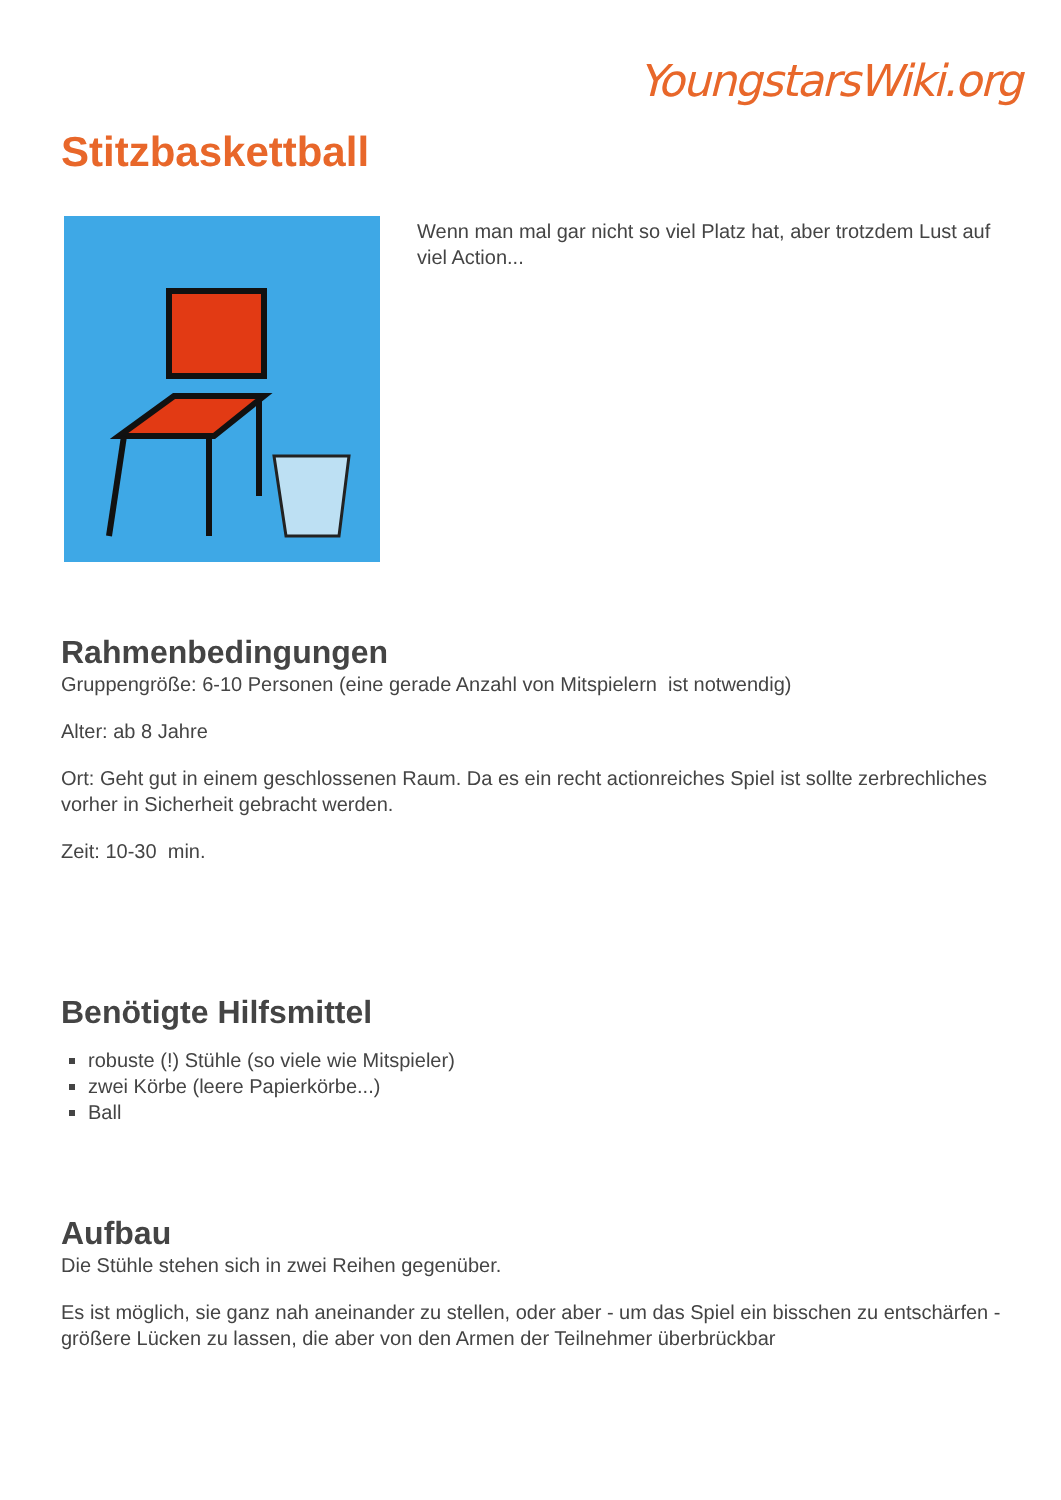YoungstarsWiki.org
Stitzbaskettball
Wenn man mal gar nicht so viel Platz hat, aber trotzdem Lust auf viel Action...
Rahmenbedingungen
Gruppengröße: 6-10 Personen (eine gerade Anzahl von Mitspielern ist notwendig)
Alter: ab 8 Jahre
Ort: Geht gut in einem geschlossenen Raum. Da es ein recht actionreiches Spiel ist sollte zerbrechliches vorher in Sicherheit gebracht werden.
Zeit: 10-30 min.
Benötigte Hilfsmittel
robuste (!) Stühle (so viele wie Mitspieler)
zwei Körbe (leere Papierkörbe...)
Ball
Aufbau
Die Stühle stehen sich in zwei Reihen gegenüber.
Es ist möglich, sie ganz nah aneinander zu stellen, oder aber - um das Spiel ein bisschen zu entschärfen - größere Lücken zu lassen, die aber von den Armen der Teilnehmer überbrückbar